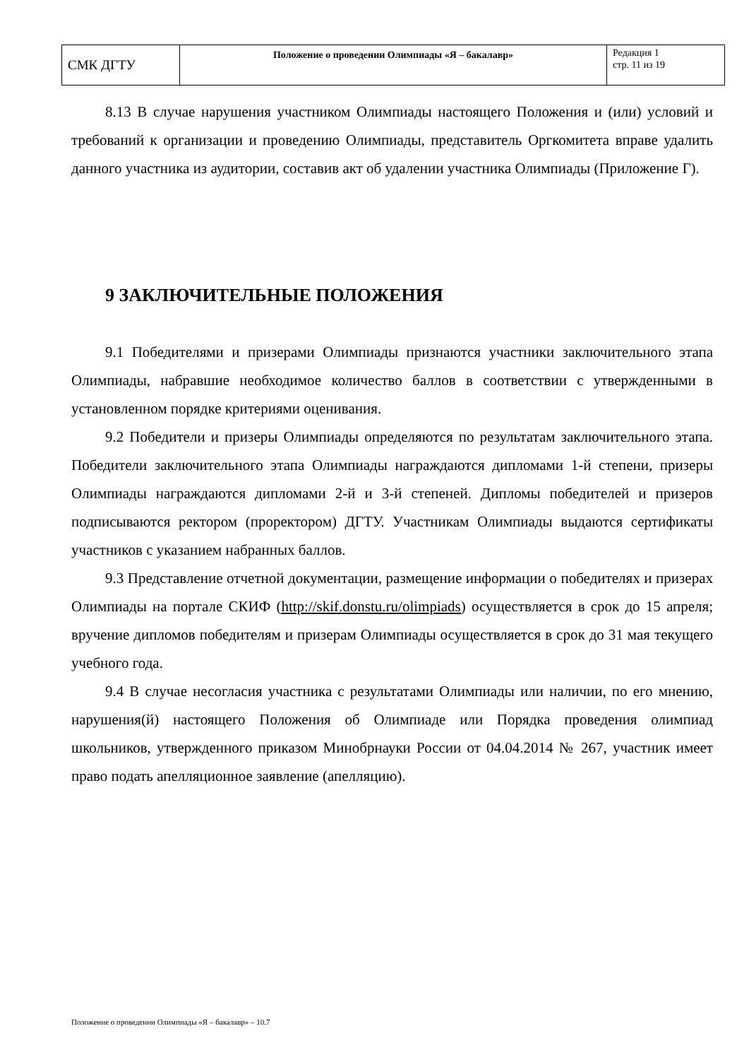| СМК ДГТУ | Положение о проведении Олимпиады «Я – бакалавр» | Редакция 1 стр. 11 из 19 |
8.13 В случае нарушения участником Олимпиады настоящего Положения и (или) условий и требований к организации и проведению Олимпиады, представитель Оргкомитета вправе удалить данного участника из аудитории, составив акт об удалении участника Олимпиады (Приложение Г).
9 ЗАКЛЮЧИТЕЛЬНЫЕ ПОЛОЖЕНИЯ
9.1 Победителями и призерами Олимпиады признаются участники заключительного этапа Олимпиады, набравшие необходимое количество баллов в соответствии с утвержденными в установленном порядке критериями оценивания.
9.2 Победители и призеры Олимпиады определяются по результатам заключительного этапа. Победители заключительного этапа Олимпиады награждаются дипломами 1-й степени, призеры Олимпиады награждаются дипломами 2-й и 3-й степеней. Дипломы победителей и призеров подписываются ректором (проректором) ДГТУ. Участникам Олимпиады выдаются сертификаты участников с указанием набранных баллов.
9.3 Представление отчетной документации, размещение информации о победителях и призерах Олимпиады на портале СКИФ (http://skif.donstu.ru/olimpiads) осуществляется в срок до 15 апреля; вручение дипломов победителям и призерам Олимпиады осуществляется в срок до 31 мая текущего учебного года.
9.4 В случае несогласия участника с результатами Олимпиады или наличии, по его мнению, нарушения(й) настоящего Положения об Олимпиаде или Порядка проведения олимпиад школьников, утвержденного приказом Минобрнауки России от 04.04.2014 № 267, участник имеет право подать апелляционное заявление (апелляцию).
Положение о проведении Олимпиады «Я – бакалавр» – 10.7